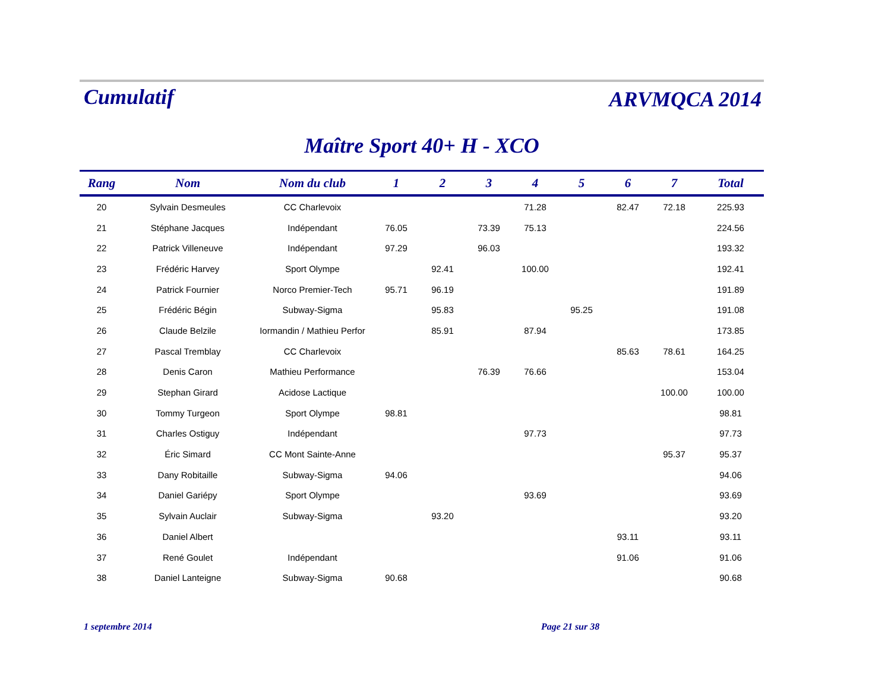Cumulatif
ARVMQCA 2014
Maître Sport 40+ H - XCO
| Rang | Nom | Nom du club | 1 | 2 | 3 | 4 | 5 | 6 | 7 | Total |
| --- | --- | --- | --- | --- | --- | --- | --- | --- | --- | --- |
| 20 | Sylvain Desmeules | CC Charlevoix | | | | 71.28 | | 82.47 | 72.18 | 225.93 |
| 21 | Stéphane Jacques | Indépendant | 76.05 | | 73.39 | 75.13 | | | | 224.56 |
| 22 | Patrick Villeneuve | Indépendant | 97.29 | | 96.03 | | | | | 193.32 |
| 23 | Frédéric Harvey | Sport Olympe | | 92.41 | | 100.00 | | | | 192.41 |
| 24 | Patrick Fournier | Norco Premier-Tech | 95.71 | 96.19 | | | | | | 191.89 |
| 25 | Frédéric Bégin | Subway-Sigma | | 95.83 | | | 95.25 | | | 191.08 |
| 26 | Claude Belzile | Iormandin / Mathieu Perfor | | 85.91 | | 87.94 | | | | 173.85 |
| 27 | Pascal Tremblay | CC Charlevoix | | | | | | 85.63 | 78.61 | 164.25 |
| 28 | Denis Caron | Mathieu Performance | | | 76.39 | 76.66 | | | | 153.04 |
| 29 | Stephan Girard | Acidose Lactique | | | | | | | 100.00 | 100.00 |
| 30 | Tommy Turgeon | Sport Olympe | 98.81 | | | | | | | 98.81 |
| 31 | Charles Ostiguy | Indépendant | | | | 97.73 | | | | 97.73 |
| 32 | Éric Simard | CC Mont Sainte-Anne | | | | | | | 95.37 | 95.37 |
| 33 | Dany Robitaille | Subway-Sigma | 94.06 | | | | | | | 94.06 |
| 34 | Daniel Gariépy | Sport Olympe | | | | 93.69 | | | | 93.69 |
| 35 | Sylvain Auclair | Subway-Sigma | | 93.20 | | | | | | 93.20 |
| 36 | Daniel Albert | | | | | | | 93.11 | | 93.11 |
| 37 | René Goulet | Indépendant | | | | | | 91.06 | | 91.06 |
| 38 | Daniel Lanteigne | Subway-Sigma | 90.68 | | | | | | | 90.68 |
1 septembre 2014 Page 21 sur 38